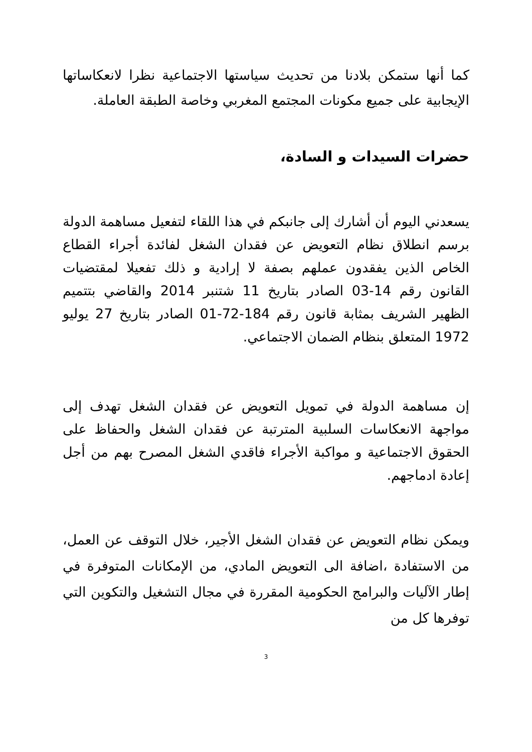كما أنها ستمكن بلادنا من تحديث سياستها الاجتماعية نظرا لانعكاساتها الإيجابية على جميع مكونات المجتمع المغربي وخاصة الطبقة العاملة.
حضرات السيدات و السادة،
يسعدني اليوم أن أشارك إلى جانبكم في هذا اللقاء لتفعيل مساهمة الدولة برسم انطلاق نظام التعويض عن فقدان الشغل لفائدة أجراء القطاع الخاص الذين يفقدون عملهم بصفة لا إرادية و ذلك تفعيلا لمقتضيات القانون رقم 14-03 الصادر بتاريخ 11 شتنبر 2014 والقاضي بتتميم الظهير الشريف بمثابة قانون رقم 184-72-01 الصادر بتاريخ 27 يوليو 1972 المتعلق بنظام الضمان الاجتماعي.
إن مساهمة الدولة في تمويل التعويض عن فقدان الشغل تهدف إلى مواجهة الانعكاسات السلبية المترتبة عن فقدان الشغل والحفاظ على الحقوق الاجتماعية و مواكبة الأجراء فاقدي الشغل المصرح بهم من أجل إعادة ادماجهم.
ويمكن نظام التعويض عن فقدان الشغل الأجير، خلال التوقف عن العمل، من الاستفادة ،اضافة الى التعويض المادي، من الإمكانات المتوفرة في إطار الآليات والبرامج الحكومية المقررة في مجال التشغيل والتكوين التي توفرها كل من
3